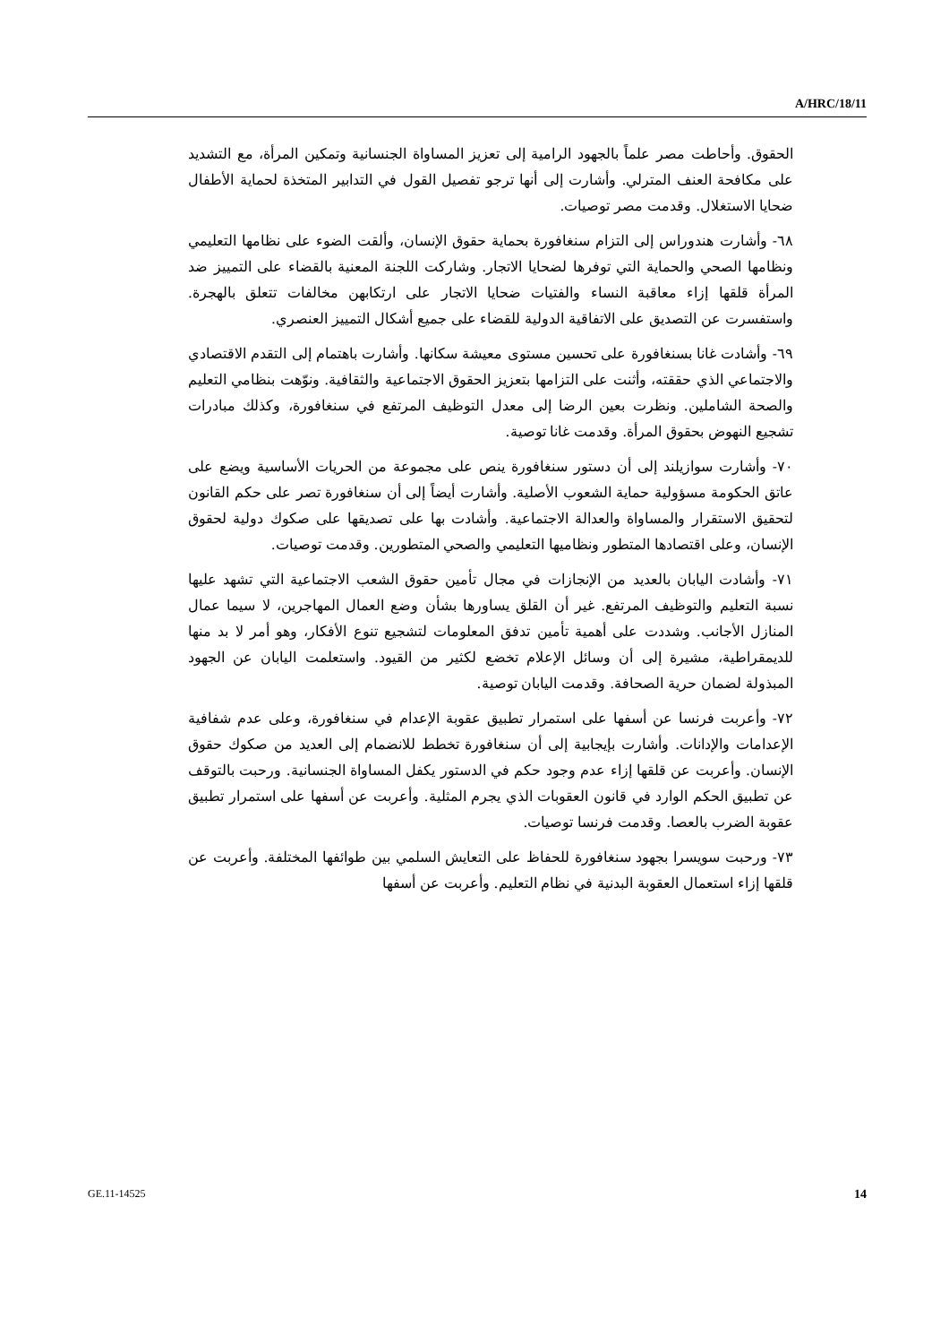A/HRC/18/11
الحقوق. وأحاطت مصر علماً بالجهود الرامية إلى تعزيز المساواة الجنسانية وتمكين المرأة، مع التشديد على مكافحة العنف المترلي. وأشارت إلى أنها ترجو تفصيل القول في التدابير المتخذة لحماية الأطفال ضحايا الاستغلال. وقدمت مصر توصيات.
٦٨- وأشارت هندوراس إلى التزام سنغافورة بحماية حقوق الإنسان، وألقت الضوء على نظامها التعليمي ونظامها الصحي والحماية التي توفرها لضحايا الاتجار. وشاركت اللجنة المعنية بالقضاء على التمييز ضد المرأة قلقها إزاء معاقبة النساء والفتيات ضحايا الاتجار على ارتكابهن مخالفات تتعلق بالهجرة. واستفسرت عن التصديق على الاتفاقية الدولية للقضاء على جميع أشكال التمييز العنصري.
٦٩- وأشادت غانا بسنغافورة على تحسين مستوى معيشة سكانها. وأشارت باهتمام إلى التقدم الاقتصادي والاجتماعي الذي حققته، وأثنت على التزامها بتعزيز الحقوق الاجتماعية والثقافية. ونوّهت بنظامي التعليم والصحة الشاملين. ونظرت بعين الرضا إلى معدل التوظيف المرتفع في سنغافورة، وكذلك مبادرات تشجيع النهوض بحقوق المرأة. وقدمت غانا توصية.
٧٠- وأشارت سوازيلند إلى أن دستور سنغافورة ينص على مجموعة من الحريات الأساسية ويضع على عاتق الحكومة مسؤولية حماية الشعوب الأصلية. وأشارت أيضاً إلى أن سنغافورة تصر على حكم القانون لتحقيق الاستقرار والمساواة والعدالة الاجتماعية. وأشادت بها على تصديقها على صكوك دولية لحقوق الإنسان، وعلى اقتصادها المتطور ونظاميها التعليمي والصحي المتطورين. وقدمت توصيات.
٧١- وأشادت اليابان بالعديد من الإنجازات في مجال تأمين حقوق الشعب الاجتماعية التي تشهد عليها نسبة التعليم والتوظيف المرتفع. غير أن القلق يساورها بشأن وضع العمال المهاجرين، لا سيما عمال المنازل الأجانب. وشددت على أهمية تأمين تدفق المعلومات لتشجيع تنوع الأفكار، وهو أمر لا بد منها للديمقراطية، مشيرة إلى أن وسائل الإعلام تخضع لكثير من القيود. واستعلمت اليابان عن الجهود المبذولة لضمان حرية الصحافة. وقدمت اليابان توصية.
٧٢- وأعربت فرنسا عن أسفها على استمرار تطبيق عقوبة الإعدام في سنغافورة، وعلى عدم شفافية الإعدامات والإدانات. وأشارت بإيجابية إلى أن سنغافورة تخطط للانضمام إلى العديد من صكوك حقوق الإنسان. وأعربت عن قلقها إزاء عدم وجود حكم في الدستور يكفل المساواة الجنسانية. ورحبت بالتوقف عن تطبيق الحكم الوارد في قانون العقوبات الذي يجرم المثلية. وأعربت عن أسفها على استمرار تطبيق عقوبة الضرب بالعصا. وقدمت فرنسا توصيات.
٧٣- ورحبت سويسرا بجهود سنغافورة للحفاظ على التعايش السلمي بين طوائفها المختلفة. وأعربت عن قلقها إزاء استعمال العقوبة البدنية في نظام التعليم. وأعربت عن أسفها
GE.11-14525 14